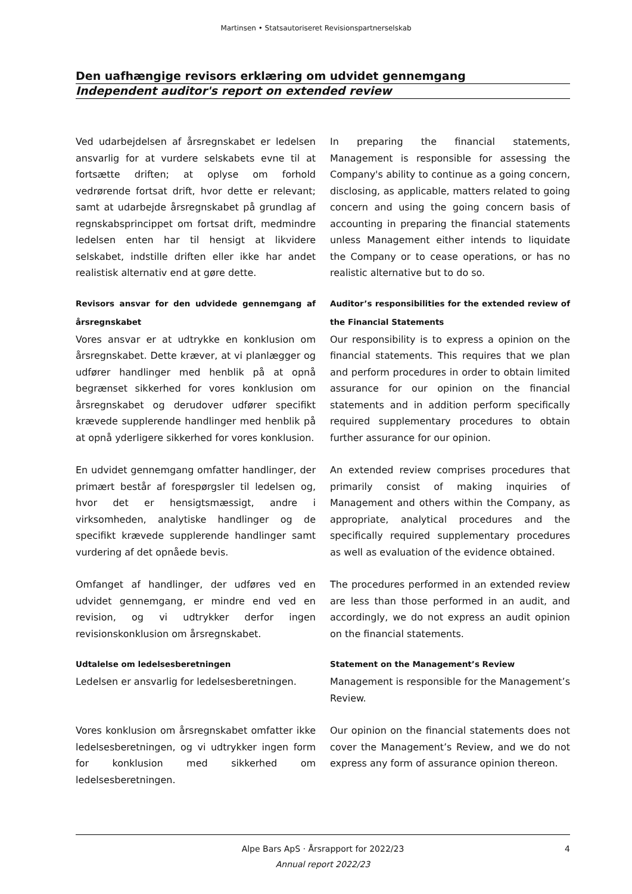Martinsen • Statsautoriseret Revisionspartnerselskab
Den uafhængige revisors erklæring om udvidet gennemgang
Independent auditor's report on extended review
Ved udarbejdelsen af årsregnskabet er ledelsen ansvarlig for at vurdere selskabets evne til at fortsætte driften; at oplyse om forhold vedrørende fortsat drift, hvor dette er relevant; samt at udarbejde årsregnskabet på grundlag af regnskabsprincippet om fortsat drift, medmindre ledelsen enten har til hensigt at likvidere selskabet, indstille driften eller ikke har andet realistisk alternativ end at gøre dette.
In preparing the financial statements, Management is responsible for assessing the Company's ability to continue as a going concern, disclosing, as applicable, matters related to going concern and using the going concern basis of accounting in preparing the financial statements unless Management either intends to liquidate the Company or to cease operations, or has no realistic alternative but to do so.
Revisors ansvar for den udvidede gennemgang af årsregnskabet
Vores ansvar er at udtrykke en konklusion om årsregnskabet. Dette kræver, at vi planlægger og udfører handlinger med henblik på at opnå begrænset sikkerhed for vores konklusion om årsregnskabet og derudover udfører specifikt krævede supplerende handlinger med henblik på at opnå yderligere sikkerhed for vores konklusion.
Auditor’s responsibilities for the extended review of the Financial Statements
Our responsibility is to express a opinion on the financial statements. This requires that we plan and perform procedures in order to obtain limited assurance for our opinion on the financial statements and in addition perform specifically required supplementary procedures to obtain further assurance for our opinion.
En udvidet gennemgang omfatter handlinger, der primært består af forespørgsler til ledelsen og, hvor det er hensigtsmæssigt, andre i virksomheden, analytiske handlinger og de specifikt krævede supplerende handlinger samt vurdering af det opnåede bevis.
An extended review comprises procedures that primarily consist of making inquiries of Management and others within the Company, as appropriate, analytical procedures and the specifically required supplementary procedures as well as evaluation of the evidence obtained.
Omfanget af handlinger, der udføres ved en udvidet gennemgang, er mindre end ved en revision, og vi udtrykker derfor ingen revisionskonklusion om årsregnskabet.
The procedures performed in an extended review are less than those performed in an audit, and accordingly, we do not express an audit opinion on the financial statements.
Udtalelse om ledelsesberetningen
Ledelsen er ansvarlig for ledelsesberetningen.
Statement on the Management’s Review
Management is responsible for the Management’s Review.
Vores konklusion om årsregnskabet omfatter ikke ledelsesberetningen, og vi udtrykker ingen form for konklusion med sikkerhed om ledelsesberetningen.
Our opinion on the financial statements does not cover the Management’s Review, and we do not express any form of assurance opinion thereon.
Alpe Bars ApS · Årsrapport for 2022/23 4
Annual report 2022/23